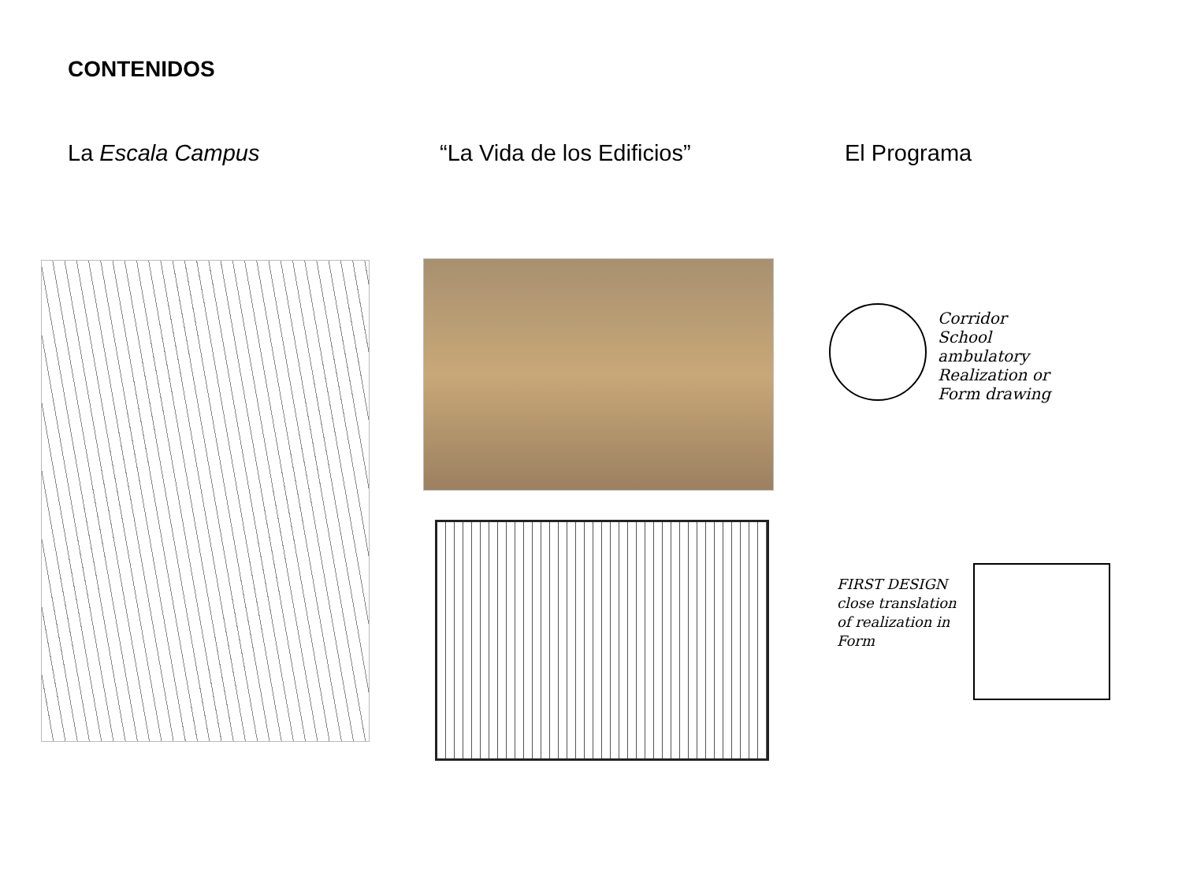CONTENIDOS
La Escala Campus “La Vida de los Edificios” El Programa
Corridor
School
ambulatory
Realization or
Form drawing
FIRST DESIGN
close translation
of realization in
Form